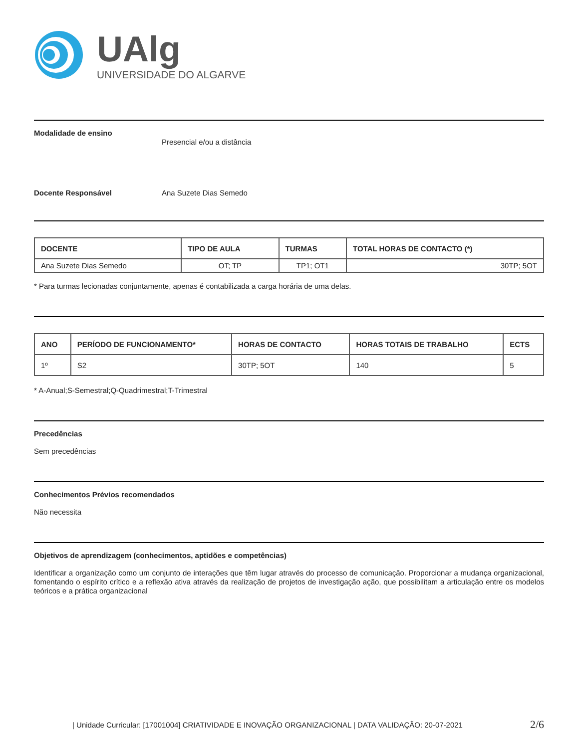UAlg
UNIVERSIDADE DO ALGARVE
Modalidade de ensino
Presencial e/ou a distância
Docente Responsável Ana Suzete Dias Semedo
| DOCENTE | TIPO DE AULA | TURMAS | TOTAL HORAS DE CONTACTO (*) |
| --- | --- | --- | --- |
| Ana Suzete Dias Semedo | OT; TP | TP1; OT1 | 30TP; 5OT |
* Para turmas lecionadas conjuntamente, apenas é contabilizada a carga horária de uma delas.
| ANO | PERÍODO DE FUNCIONAMENTO* | HORAS DE CONTACTO | HORAS TOTAIS DE TRABALHO | ECTS |
| --- | --- | --- | --- | --- |
| 1º | S2 | 30TP; 5OT | 140 | 5 |
* A-Anual;S-Semestral;Q-Quadrimestral;T-Trimestral
Precedências
Sem precedências
Conhecimentos Prévios recomendados
Não necessita
Objetivos de aprendizagem (conhecimentos, aptidões e competências)
Identificar a organização como um conjunto de interações que têm lugar através do processo de comunicação. Proporcionar a mudança organizacional, fomentando o espírito crítico e a reflexão ativa através da realização de projetos de investigação ação, que possibilitam a articulação entre os modelos teóricos e a prática organizacional
| Unidade Curricular: [17001004] CRIATIVIDADE E INOVAÇÃO ORGANIZACIONAL | DATA VALIDAÇÃO: 20-07-2021 2/6